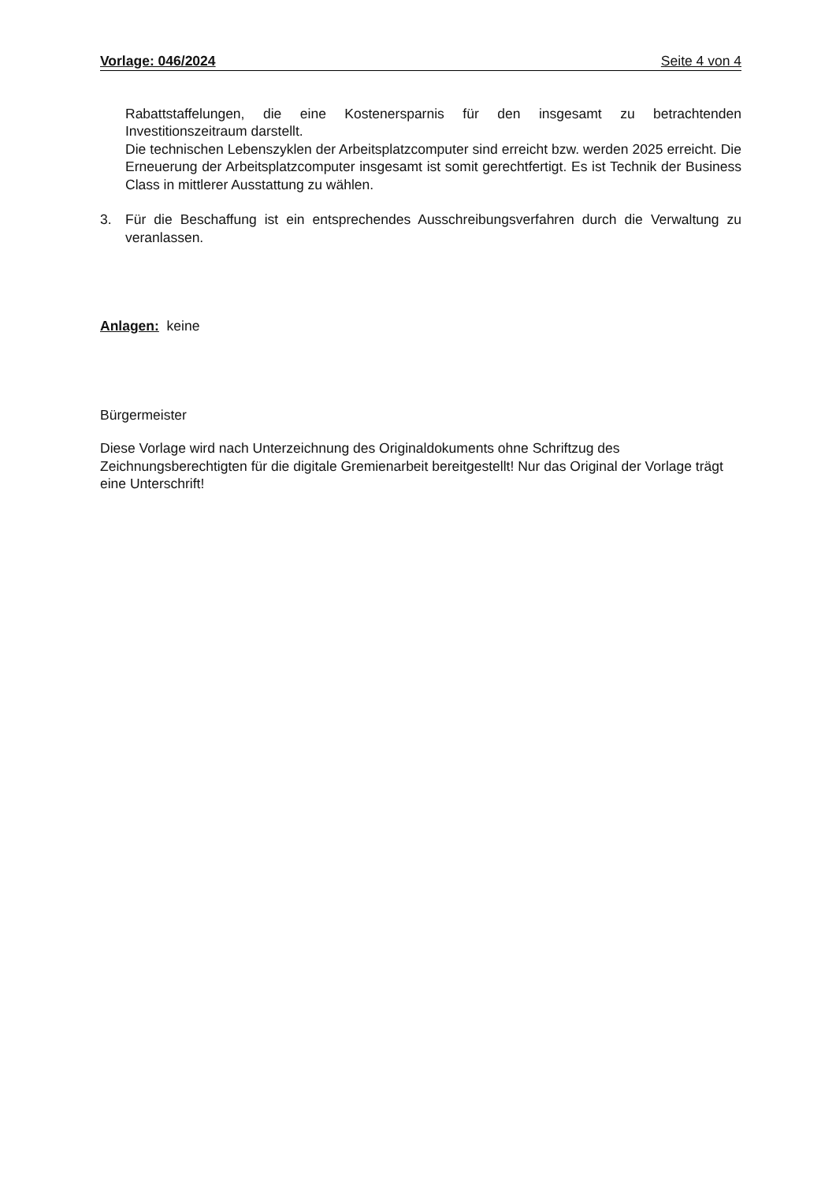Vorlage: 046/2024 Seite 4 von 4
Rabattstaffelungen, die eine Kostenersparnis für den insgesamt zu betrachtenden Investitionszeitraum darstellt.
Die technischen Lebenszyklen der Arbeitsplatzcomputer sind erreicht bzw. werden 2025 erreicht. Die Erneuerung der Arbeitsplatzcomputer insgesamt ist somit gerechtfertigt. Es ist Technik der Business Class in mittlerer Ausstattung zu wählen.
3. Für die Beschaffung ist ein entsprechendes Ausschreibungsverfahren durch die Verwaltung zu veranlassen.
Anlagen: keine
Bürgermeister
Diese Vorlage wird nach Unterzeichnung des Originaldokuments ohne Schriftzug des Zeichnungsberechtigten für die digitale Gremienarbeit bereitgestellt! Nur das Original der Vorlage trägt eine Unterschrift!